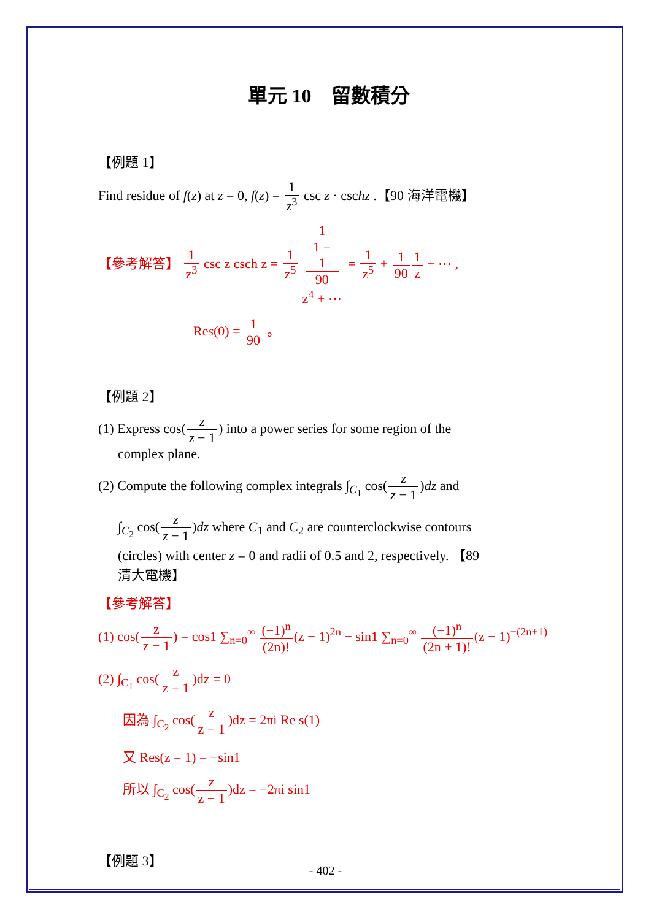單元 10　留數積分
【例題 1】
Find residue of f(z) at z = 0, f(z) = 1 z<sup>3</sup> csc z · cschz .【90 海洋電機】
【參考解答】 1 z<sup>3</sup> csc z csch z = 1 z<sup>5</sup>1 1 −
1
90
z<sup>4</sup> + ⋯ = 1 z<sup>5</sup> + 1 901 z + ⋯ ,
Res(0) = 1 90 。
【例題 2】
(1) Express cos(z z − 1) into a power series for some region of the
complex plane.
(2) Compute the following complex integrals ∫<sub>C<sub>1</sub></sub> cos(z z − 1)dz and
∫<sub>C<sub>2</sub></sub> cos(z z − 1)dz where C<sub>1</sub> and C<sub>2</sub> are counterclockwise contours
(circles) with center z = 0 and radii of 0.5 and 2, respectively. 【89
清大電機】
【參考解答】
(1) cos(z z − 1) = cos1 ∑<sub>n=0</sub><sup>∞</sup> (−1)<sup>n</sup> (2n)!(z − 1)<sup>2n</sup> − sin1 ∑<sub>n=0</sub><sup>∞</sup> (−1)<sup>n</sup> (2n + 1)!(z − 1)<sup>−(2n+1)</sup>
(2) ∫<sub>C<sub>1</sub></sub> cos(z z − 1)dz = 0
因為 ∫<sub>C<sub>2</sub></sub> cos(z z − 1)dz = 2πi Re s(1)
又 Res(z = 1) = −sin1
所以 ∫<sub>C<sub>2</sub></sub> cos(z z − 1)dz = −2πi sin1
【例題 3】
- 402 -